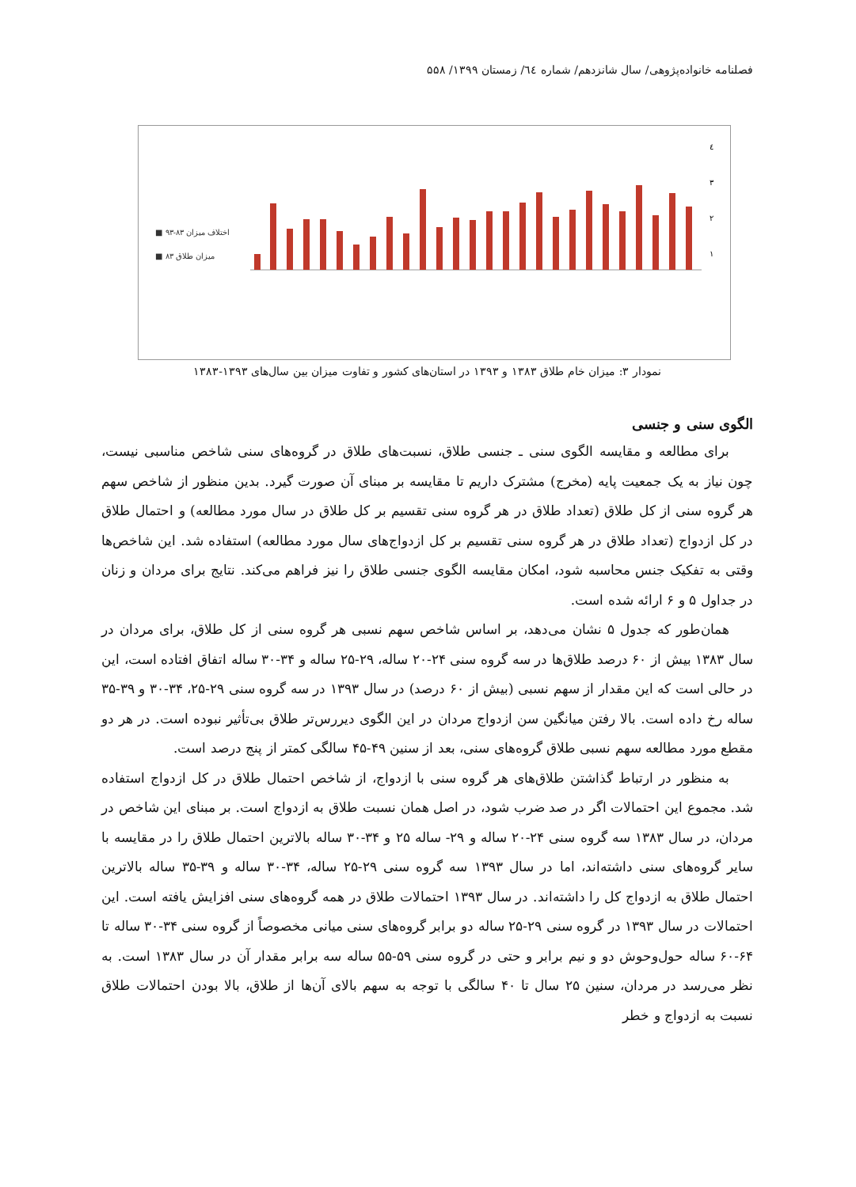فصلنامه خانواده‌پژوهی/ سال شانزدهم/ شماره ٦٤/ زمستان ۱۳۹۹/ ۵۵۸
■ اختلاف میزان ۸۳-۹۳
■ میزان طلاق ۸۳
٤
٣
٢
١
نمودار ۳: میزان خام طلاق ۱۳۸۳ و ۱۳۹۳ در استان‌های کشور و تفاوت میزان بین سال‌های ۱۳۹۳-۱۳۸۳
الگوی سنی و جنسی
برای مطالعه و مقایسه الگوی سنی ـ جنسی طلاق، نسبت‌های طلاق در گروه‌های سنی شاخص مناسبی نیست، چون نیاز به یک جمعیت پایه (مخرج) مشترک داریم تا مقایسه بر مبنای آن صورت گیرد. بدین منظور از شاخص سهم هر گروه سنی از کل طلاق (تعداد طلاق در هر گروه سنی تقسیم بر کل طلاق در سال مورد مطالعه) و احتمال طلاق در کل ازدواج (تعداد طلاق در هر گروه سنی تقسیم بر کل ازدواج‌های سال مورد مطالعه) استفاده شد. این شاخص‌ها وقتی به تفکیک جنس محاسبه شود، امکان مقایسه الگوی جنسی طلاق را نیز فراهم می‌کند. نتایج برای مردان و زنان در جداول ۵ و ۶ ارائه شده است.
همان‌طور که جدول ۵ نشان می‌دهد، بر اساس شاخص سهم نسبی هر گروه سنی از کل طلاق، برای مردان در سال ۱۳۸۳ بیش از ۶۰ درصد طلاق‌ها در سه گروه سنی ۲۴-۲۰ ساله، ۲۹-۲۵ ساله و ۳۴-۳۰ ساله اتفاق افتاده است، این در حالی است که این مقدار از سهم نسبی (بیش از ۶۰ درصد) در سال ۱۳۹۳ در سه گروه سنی ۲۹-۲۵، ۳۴-۳۰ و ۳۹-۳۵ ساله رخ داده است. بالا رفتن میانگین سن ازدواج مردان در این الگوی دیررس‌تر طلاق بی‌تأثیر نبوده است. در هر دو مقطع مورد مطالعه سهم نسبی طلاق گروه‌های سنی، بعد از سنین ۴۹-۴۵ سالگی کمتر از پنج درصد است.
به منظور در ارتباط گذاشتن طلاق‌های هر گروه سنی با ازدواج، از شاخص احتمال طلاق در کل ازدواج استفاده شد. مجموع این احتمالات اگر در صد ضرب شود، در اصل همان نسبت طلاق به ازدواج است. بر مبنای این شاخص در مردان، در سال ۱۳۸۳ سه گروه سنی ۲۴-۲۰ ساله و ۲۹- ساله ۲۵ و ۳۴-۳۰ ساله بالاترین احتمال طلاق را در مقایسه با سایر گروه‌های سنی داشته‌اند، اما در سال ۱۳۹۳ سه گروه سنی ۲۹-۲۵ ساله، ۳۴-۳۰ ساله و ۳۹-۳۵ ساله بالاترین احتمال طلاق به ازدواج کل را داشته‌اند. در سال ۱۳۹۳ احتمالات طلاق در همه گروه‌های سنی افزایش یافته است. این احتمالات در سال ۱۳۹۳ در گروه سنی ۲۹-۲۵ ساله دو برابر گروه‌های سنی میانی مخصوصاً از گروه سنی ۳۴-۳۰ ساله تا ۶۴-۶۰ ساله حول‌وحوش دو و نیم برابر و حتی در گروه سنی ۵۹-۵۵ ساله سه برابر مقدار آن در سال ۱۳۸۳ است. به نظر می‌رسد در مردان، سنین ۲۵ سال تا ۴۰ سالگی با توجه به سهم بالای آن‌ها از طلاق، بالا بودن احتمالات طلاق نسبت به ازدواج و خطر